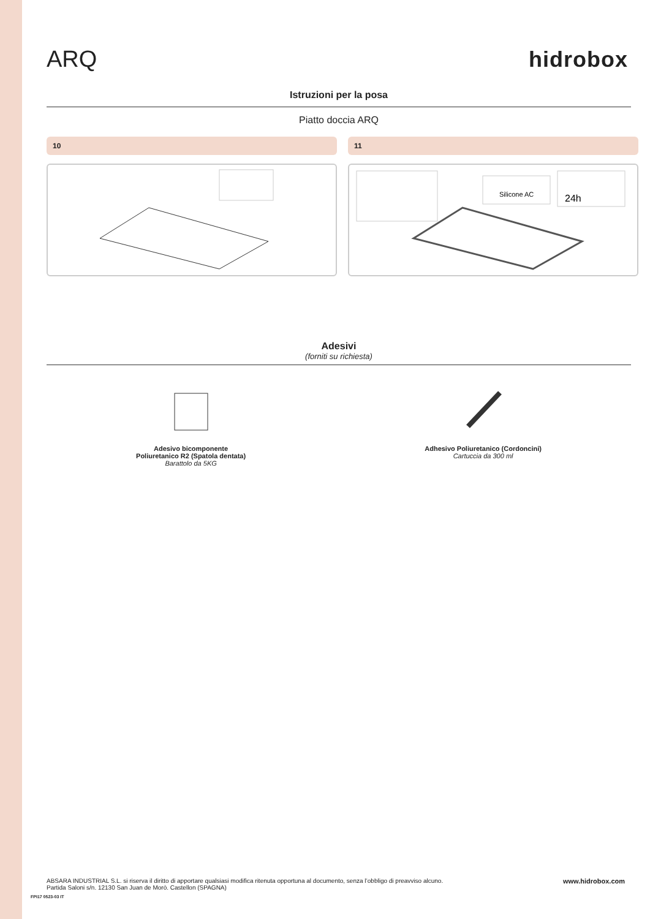ARQ
hidrobox
Istruzioni per la posa
Piatto doccia ARQ
10 11
Silicone AC
24h
Adesivi
(forniti su richiesta)
Adesivo bicomponente
Poliuretanico R2 (Spatola dentata)
Barattolo da 5KG
Adhesivo Poliuretanico (Cordoncini)
Cartuccia da 300 ml
FPI17 0523-03 IT
ABSARA INDUSTRIAL S.L. si riserva il diritto di apportare qualsiasi modifica ritenuta opportuna al documento, senza l’obbligo di preavviso alcuno.
Partida Saloni s/n. 12130 San Juan de Morò. Castellon (SPAGNA)
www.hidrobox.com